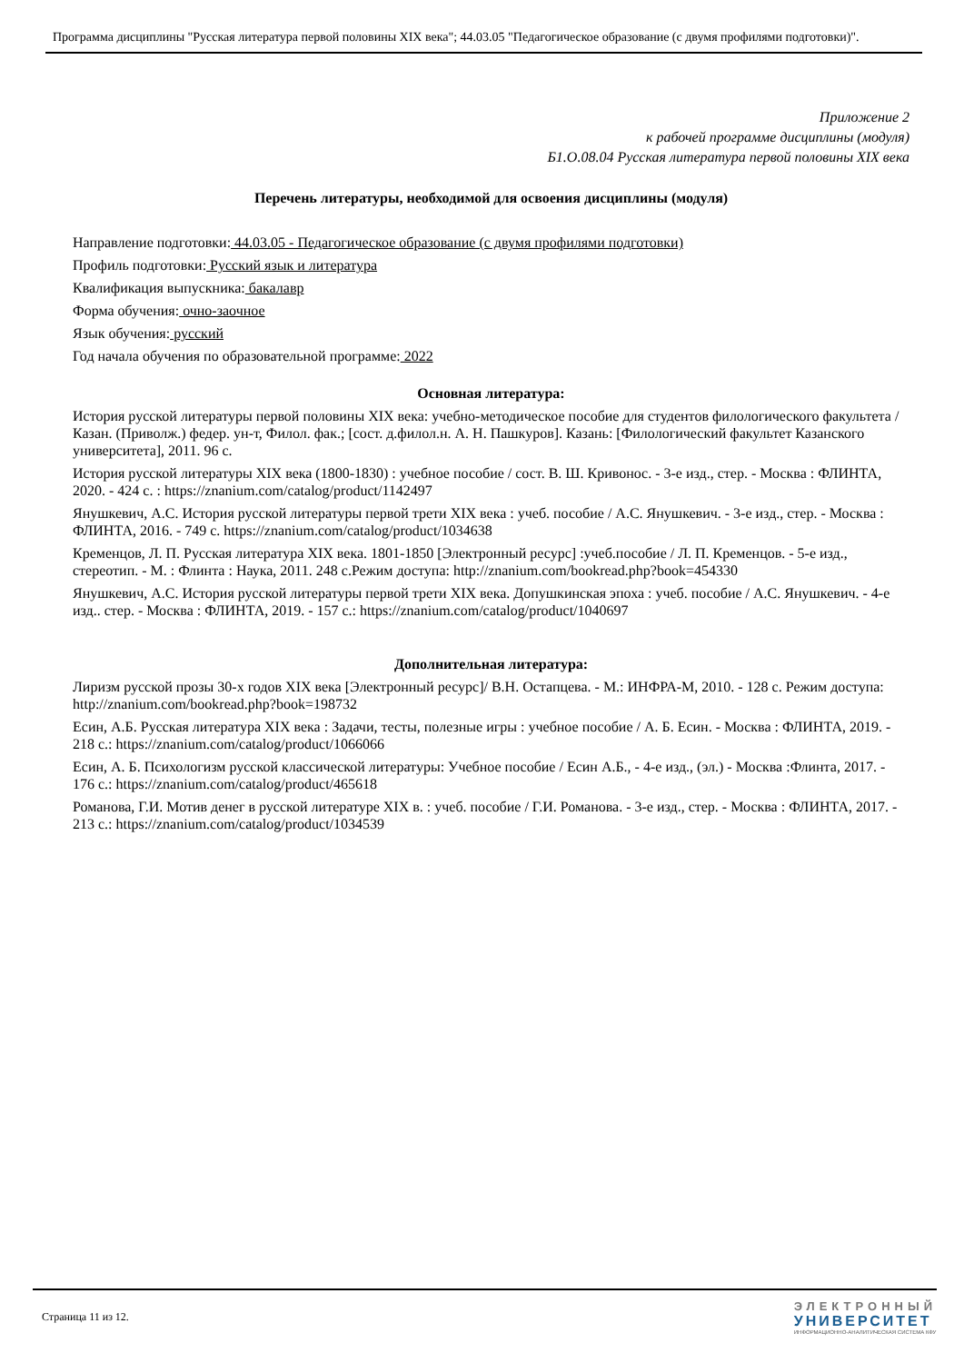Программа дисциплины "Русская литература первой половины XIX века"; 44.03.05 "Педагогическое образование (с двумя профилями подготовки)".
Приложение 2
к рабочей программе дисциплины (модуля)
Б1.О.08.04 Русская литература первой половины XIX века
Перечень литературы, необходимой для освоения дисциплины (модуля)
Направление подготовки: 44.03.05 - Педагогическое образование (с двумя профилями подготовки)
Профиль подготовки: Русский язык и литература
Квалификация выпускника: бакалавр
Форма обучения: очно-заочное
Язык обучения: русский
Год начала обучения по образовательной программе: 2022
Основная литература:
История русской литературы первой половины XIX века: учебно-методическое пособие для студентов филологического факультета / Казан. (Приволж.) федер. ун-т, Филол. фак.; [сост. д.филол.н. А. Н. Пашкуров]. Казань: [Филологический факультет Казанского университета], 2011. 96 с.
История русской литературы XIX века (1800-1830) : учебное пособие / сост. В. Ш. Кривонос. - 3-е изд., стер. - Москва : ФЛИНТА, 2020. - 424 с. : https://znanium.com/catalog/product/1142497
Янушкевич, А.С. История русской литературы первой трети XIX века : учеб. пособие / А.С. Янушкевич. - 3-е изд., стер. - Москва : ФЛИНТА, 2016. - 749 с. https://znanium.com/catalog/product/1034638
Кременцов, Л. П. Русская литература XIX века. 1801-1850 [Электронный ресурс] :учеб.пособие / Л. П. Кременцов. - 5-е изд., стереотип. - М. : Флинта : Наука, 2011. 248 с.Режим доступа: http://znanium.com/bookread.php?book=454330
Янушкевич, А.С. История русской литературы первой трети XIX века. Допушкинская эпоха : учеб. пособие / А.С. Янушкевич. - 4-е изд.. стер. - Москва : ФЛИНТА, 2019. - 157 с.: https://znanium.com/catalog/product/1040697
Дополнительная литература:
Лиризм русской прозы 30-х годов XIX века [Электронный ресурс]/ В.Н. Остапцева. - М.: ИНФРА-М, 2010. - 128 с. Режим доступа: http://znanium.com/bookread.php?book=198732
Есин, А.Б. Русская литература XIX века : Задачи, тесты, полезные игры : учебное пособие / А. Б. Есин. - Москва : ФЛИНТА, 2019. - 218 с.: https://znanium.com/catalog/product/1066066
Есин, А. Б. Психологизм русской классической литературы: Учебное пособие / Есин А.Б., - 4-е изд., (эл.) - Москва :Флинта, 2017. - 176 с.: https://znanium.com/catalog/product/465618
Романова, Г.И. Мотив денег в русской литературе XIX в. : учеб. пособие / Г.И. Романова. - 3-е изд., стер. - Москва : ФЛИНТА, 2017. - 213 с.: https://znanium.com/catalog/product/1034539
Страница 11 из 12.
ЭЛЕКТРОННЫЙ
УНИВЕРСИТЕТ
ИНФОРМАЦИОННО-АНАЛИТИЧЕСКАЯ СИСТЕМА КФУ